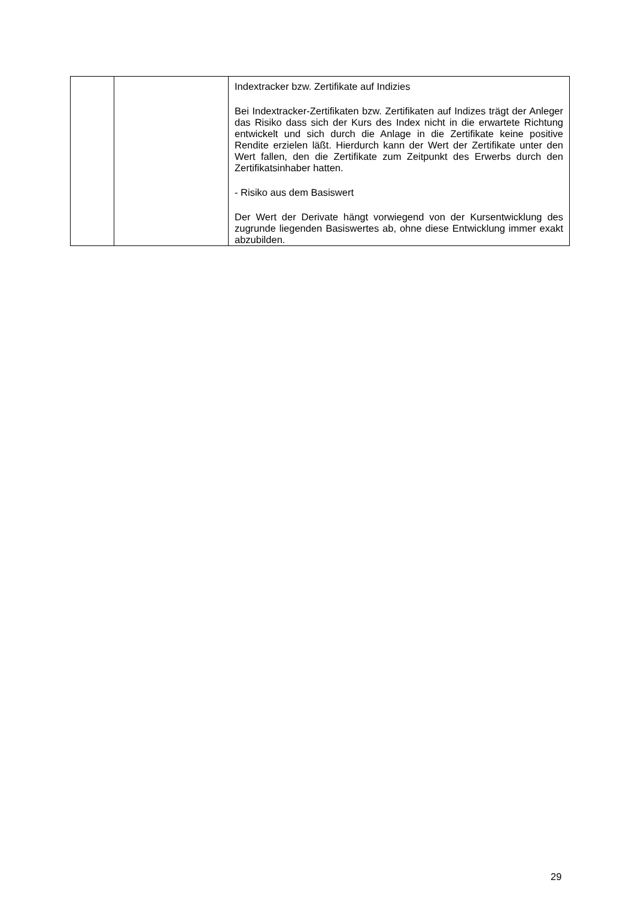| | | Indextracker bzw. Zertifikate auf Indizies Bei Indextracker-Zertifikaten bzw. Zertifikaten auf Indizes trägt der Anleger das Risiko dass sich der Kurs des Index nicht in die erwartete Richtung entwickelt und sich durch die Anlage in die Zertifikate keine positive Rendite erzielen läßt. Hierdurch kann der Wert der Zertifikate unter den Wert fallen, den die Zertifikate zum Zeitpunkt des Erwerbs durch den Zertifikatsinhaber hatten. - Risiko aus dem Basiswert Der Wert der Derivate hängt vorwiegend von der Kursentwicklung des zugrunde liegenden Basiswertes ab, ohne diese Entwicklung immer exakt abzubilden. |
29